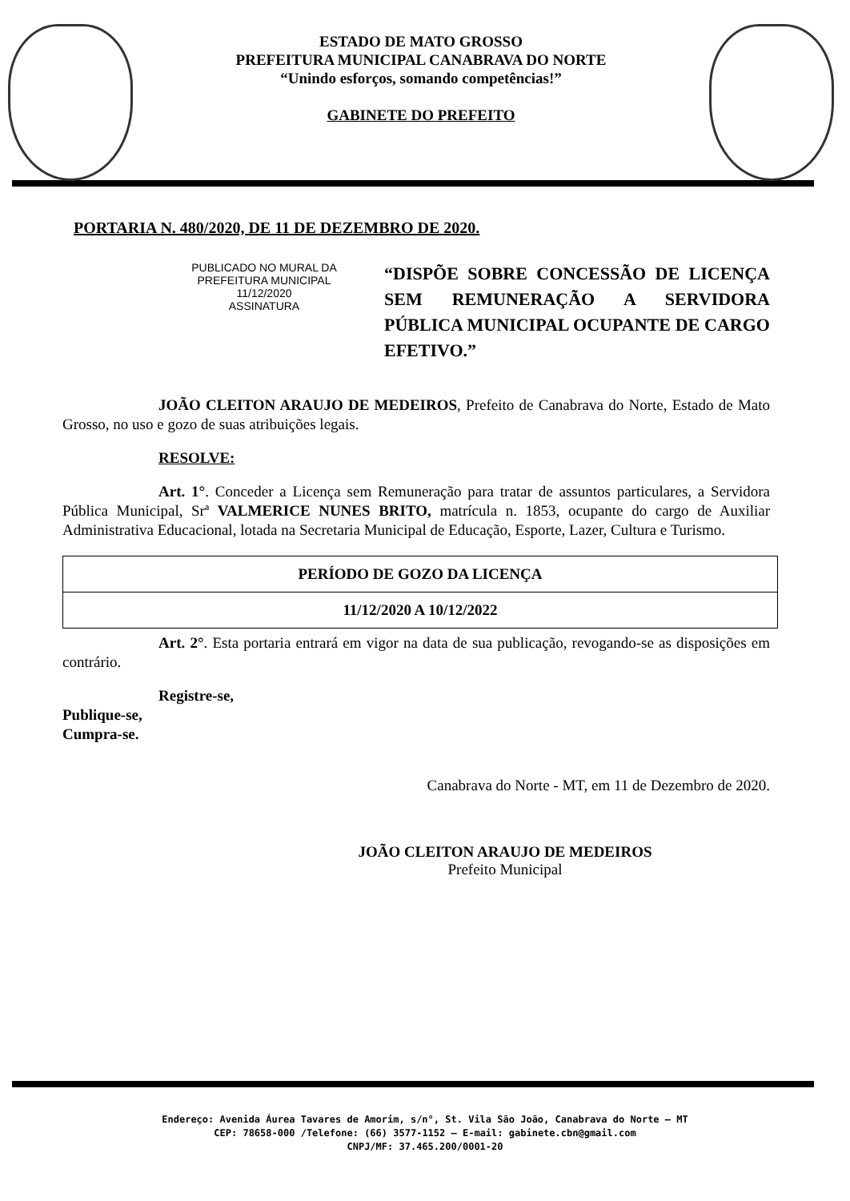ESTADO DE MATO GROSSO
PREFEITURA MUNICIPAL CANABRAVA DO NORTE
“Unindo esforços, somando competências!”
GABINETE DO PREFEITO
PORTARIA N. 480/2020, DE 11 DE DEZEMBRO DE 2020.
PUBLICADO NO MURAL DA
PREFEITURA MUNICIPAL
11/12/2020
ASSINATURA
“DISPÕE SOBRE CONCESSÃO DE LICENÇA SEM REMUNERAÇÃO A SERVIDORA PÚBLICA MUNICIPAL OCUPANTE DE CARGO EFETIVO.”
JOÃO CLEITON ARAUJO DE MEDEIROS, Prefeito de Canabrava do Norte, Estado de Mato Grosso, no uso e gozo de suas atribuições legais.
RESOLVE:
Art. 1°. Conceder a Licença sem Remuneração para tratar de assuntos particulares, a Servidora Pública Municipal, Srª VALMERICE NUNES BRITO, matrícula n. 1853, ocupante do cargo de Auxiliar Administrativa Educacional, lotada na Secretaria Municipal de Educação, Esporte, Lazer, Cultura e Turismo.
| PERÍODO DE GOZO DA LICENÇA |
| 11/12/2020 A 10/12/2022 |
Art. 2°. Esta portaria entrará em vigor na data de sua publicação, revogando-se as disposições em contrário.
Registre-se,
Publique-se,
Cumpra-se.
Canabrava do Norte - MT, em 11 de Dezembro de 2020.
JOÃO CLEITON ARAUJO DE MEDEIROS
Prefeito Municipal
Endereço: Avenida Áurea Tavares de Amorim, s/n°, St. Vila São João, Canabrava do Norte – MT
CEP: 78658-000 /Telefone: (66) 3577-1152 – E-mail: gabinete.cbn@gmail.com
CNPJ/MF: 37.465.200/0001-20